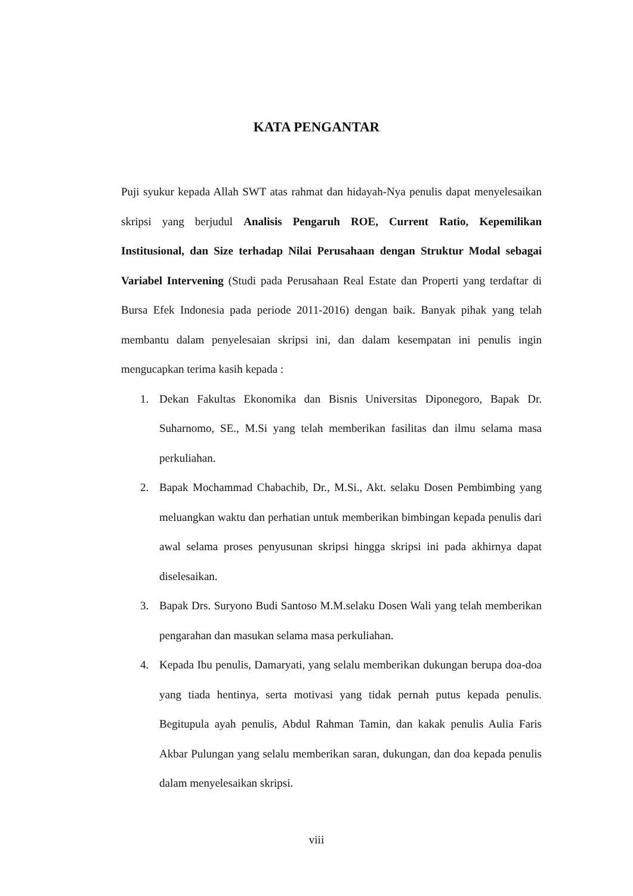KATA PENGANTAR
Puji syukur kepada Allah SWT atas rahmat dan hidayah-Nya penulis dapat menyelesaikan skripsi yang berjudul Analisis Pengaruh ROE, Current Ratio, Kepemilikan Institusional, dan Size terhadap Nilai Perusahaan dengan Struktur Modal sebagai Variabel Intervening (Studi pada Perusahaan Real Estate dan Properti yang terdaftar di Bursa Efek Indonesia pada periode 2011-2016) dengan baik. Banyak pihak yang telah membantu dalam penyelesaian skripsi ini, dan dalam kesempatan ini penulis ingin mengucapkan terima kasih kepada :
1. Dekan Fakultas Ekonomika dan Bisnis Universitas Diponegoro, Bapak Dr. Suharnomo, SE., M.Si yang telah memberikan fasilitas dan ilmu selama masa perkuliahan.
2. Bapak Mochammad Chabachib, Dr., M.Si., Akt. selaku Dosen Pembimbing yang meluangkan waktu dan perhatian untuk memberikan bimbingan kepada penulis dari awal selama proses penyusunan skripsi hingga skripsi ini pada akhirnya dapat diselesaikan.
3. Bapak Drs. Suryono Budi Santoso M.M.selaku Dosen Wali yang telah memberikan pengarahan dan masukan selama masa perkuliahan.
4. Kepada Ibu penulis, Damaryati, yang selalu memberikan dukungan berupa doa-doa yang tiada hentinya, serta motivasi yang tidak pernah putus kepada penulis. Begitupula ayah penulis, Abdul Rahman Tamin, dan kakak penulis Aulia Faris Akbar Pulungan yang selalu memberikan saran, dukungan, dan doa kepada penulis dalam menyelesaikan skripsi.
viii